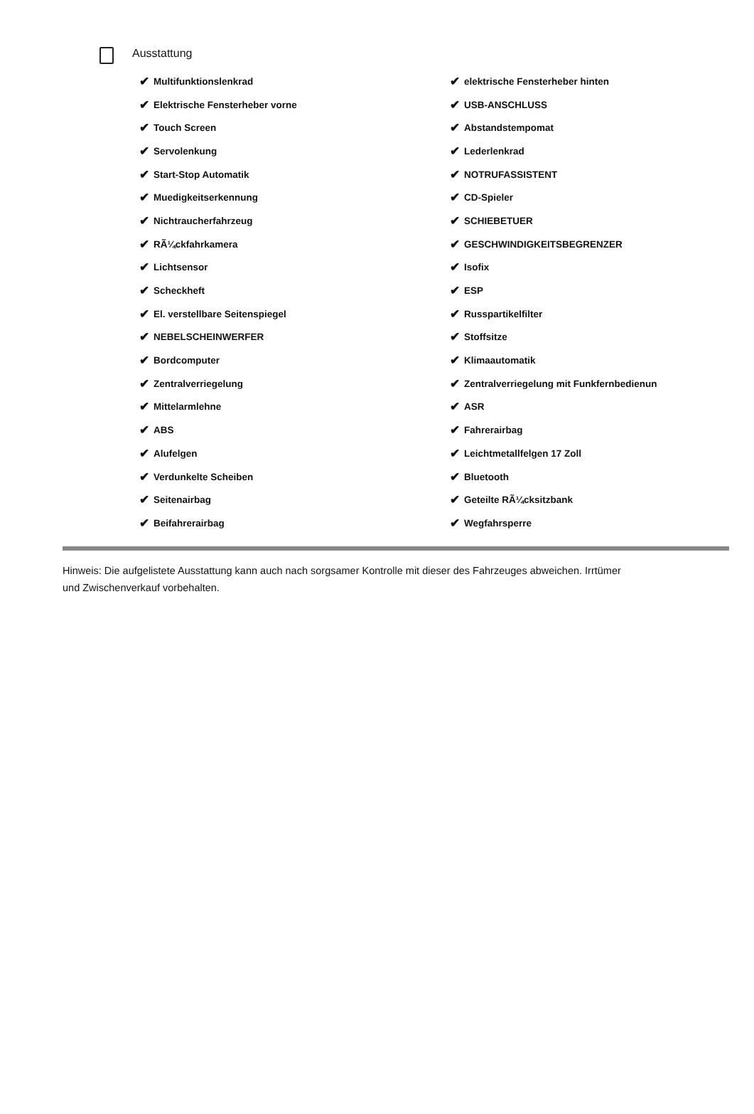Ausstattung
✔ Multifunktionslenkrad
✔ Elektrische Fensterheber vorne
✔ Touch Screen
✔ Servolenkung
✔ Start-Stop Automatik
✔ Muedigkeitserkennung
✔ Nichtraucherfahrzeug
✔ RÃ¼ckfahrkamera
✔ Lichtsensor
✔ Scheckheft
✔ El. verstellbare Seitenspiegel
✔ NEBELSCHEINWERFER
✔ Bordcomputer
✔ Zentralverriegelung
✔ Mittelarmlehne
✔ ABS
✔ Alufelgen
✔ Verdunkelte Scheiben
✔ Seitenairbag
✔ Beifahrerairbag
✔ elektrische Fensterheber hinten
✔ USB-ANSCHLUSS
✔ Abstandstempomat
✔ Lederlenkrad
✔ NOTRUFASSISTENT
✔ CD-Spieler
✔ SCHIEBETUER
✔ GESCHWINDIGKEITSBEGRENZER
✔ Isofix
✔ ESP
✔ Russpartikelfilter
✔ Stoffsitze
✔ Klimaautomatik
✔ Zentralverriegelung mit Funkfernbedienun
✔ ASR
✔ Fahrerairbag
✔ Leichtmetallfelgen 17 Zoll
✔ Bluetooth
✔ Geteilte RÃ¼cksitzbank
✔ Wegfahrsperre
Hinweis: Die aufgelistete Ausstattung kann auch nach sorgsamer Kontrolle mit dieser des Fahrzeuges abweichen. Irrtümer und Zwischenverkauf vorbehalten.